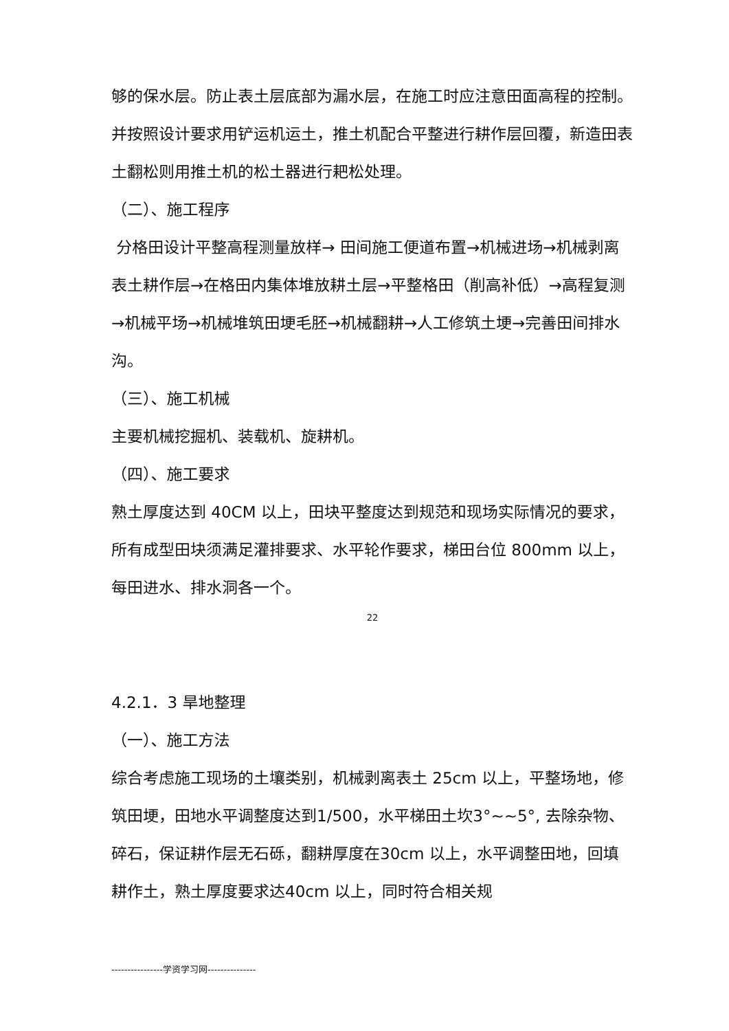够的保水层。防止表土层底部为漏水层，在施工时应注意田面高程的控制。并按照设计要求用铲运机运土，推土机配合平整进行耕作层回覆，新造田表土翻松则用推土机的松土器进行耙松处理。
（二）、施工程序
分格田设计平整高程测量放样→ 田间施工便道布置→机械进场→机械剥离表土耕作层→在格田内集体堆放耕土层→平整格田（削高补低）→高程复测→机械平场→机械堆筑田埂毛胚→机械翻耕→人工修筑土埂→完善田间排水沟。
（三）、施工机械
主要机械挖掘机、装载机、旋耕机。
（四）、施工要求
熟土厚度达到 40CM 以上，田块平整度达到规范和现场实际情况的要求，所有成型田块须满足灌排要求、水平轮作要求，梯田台位 800mm 以上，每田进水、排水洞各一个。
22
4.2.1．3 旱地整理
（一）、施工方法
综合考虑施工现场的土壤类别，机械剥离表土 25cm 以上，平整场地，修筑田埂，田地水平调整度达到1/500，水平梯田土坎3°~~5°, 去除杂物、碎石，保证耕作层无石砾，翻耕厚度在30cm 以上，水平调整田地，回填耕作土，熟土厚度要求达40cm 以上，同时符合相关规
----------------学资学习网---------------